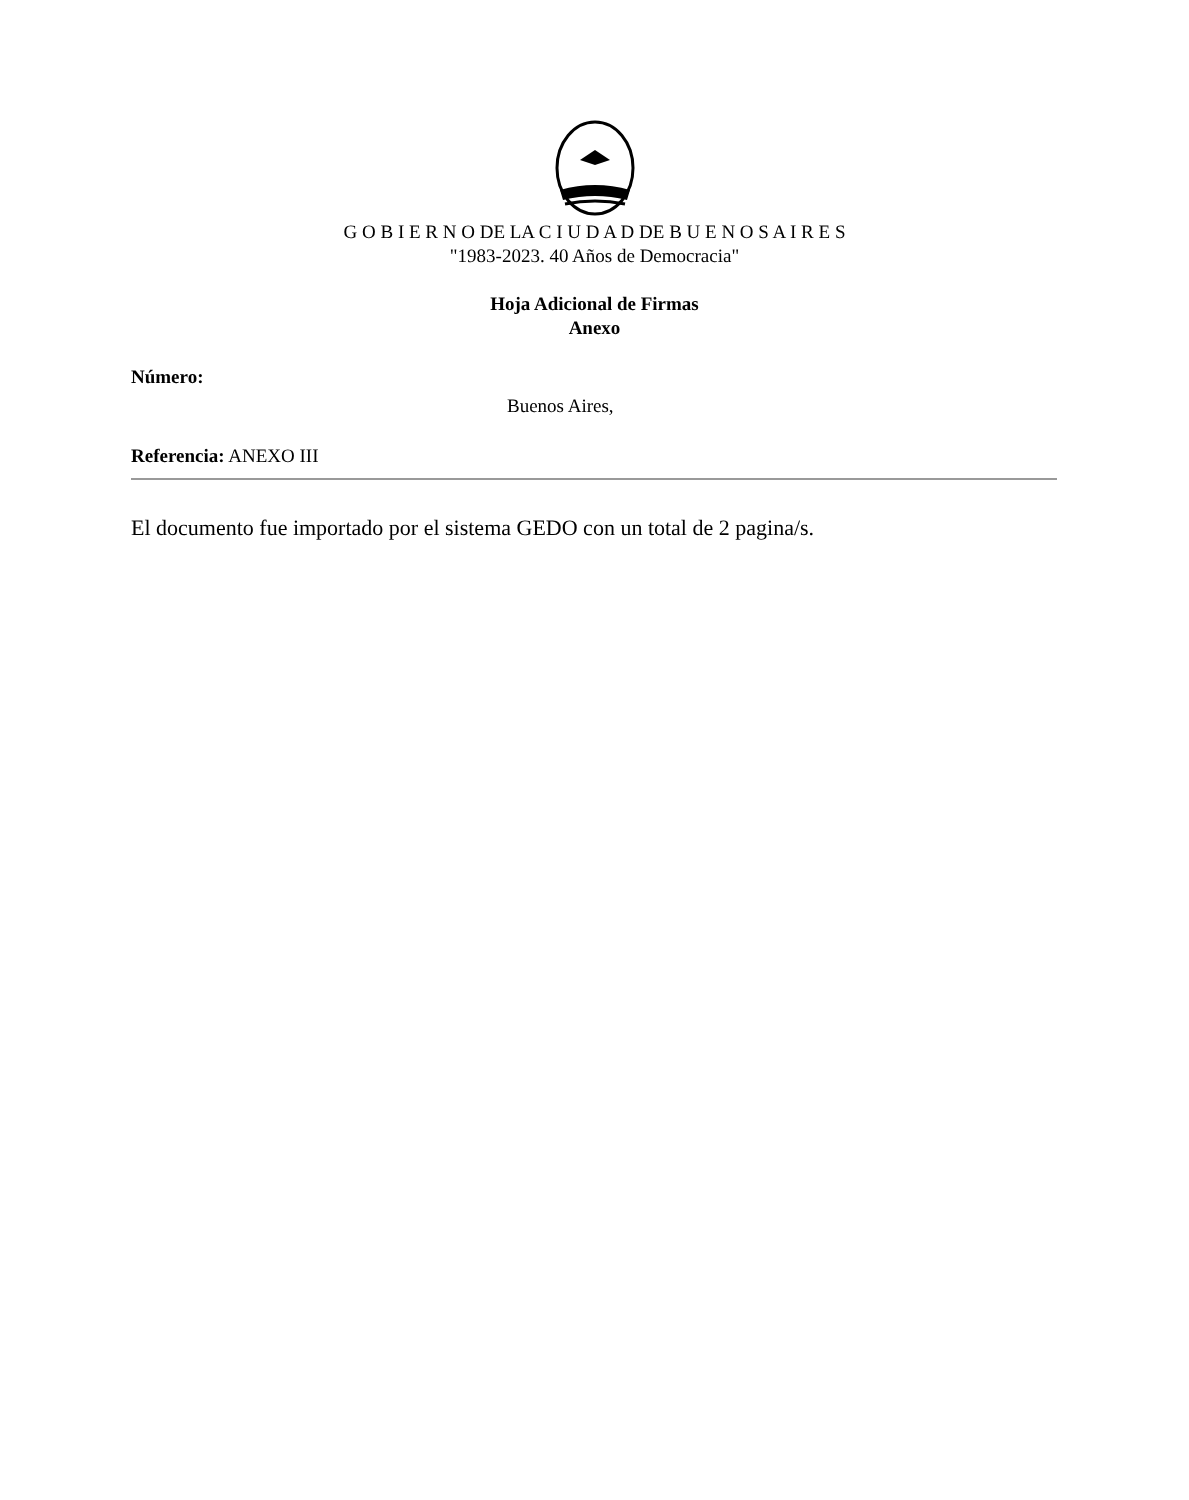G O B I E R N O DE LA C I U D A D DE B U E N O S A I R E S
"1983-2023. 40 Años de Democracia"
Hoja Adicional de Firmas
Anexo
Número:
Buenos Aires,
Referencia: ANEXO III
El documento fue importado por el sistema GEDO con un total de 2 pagina/s.